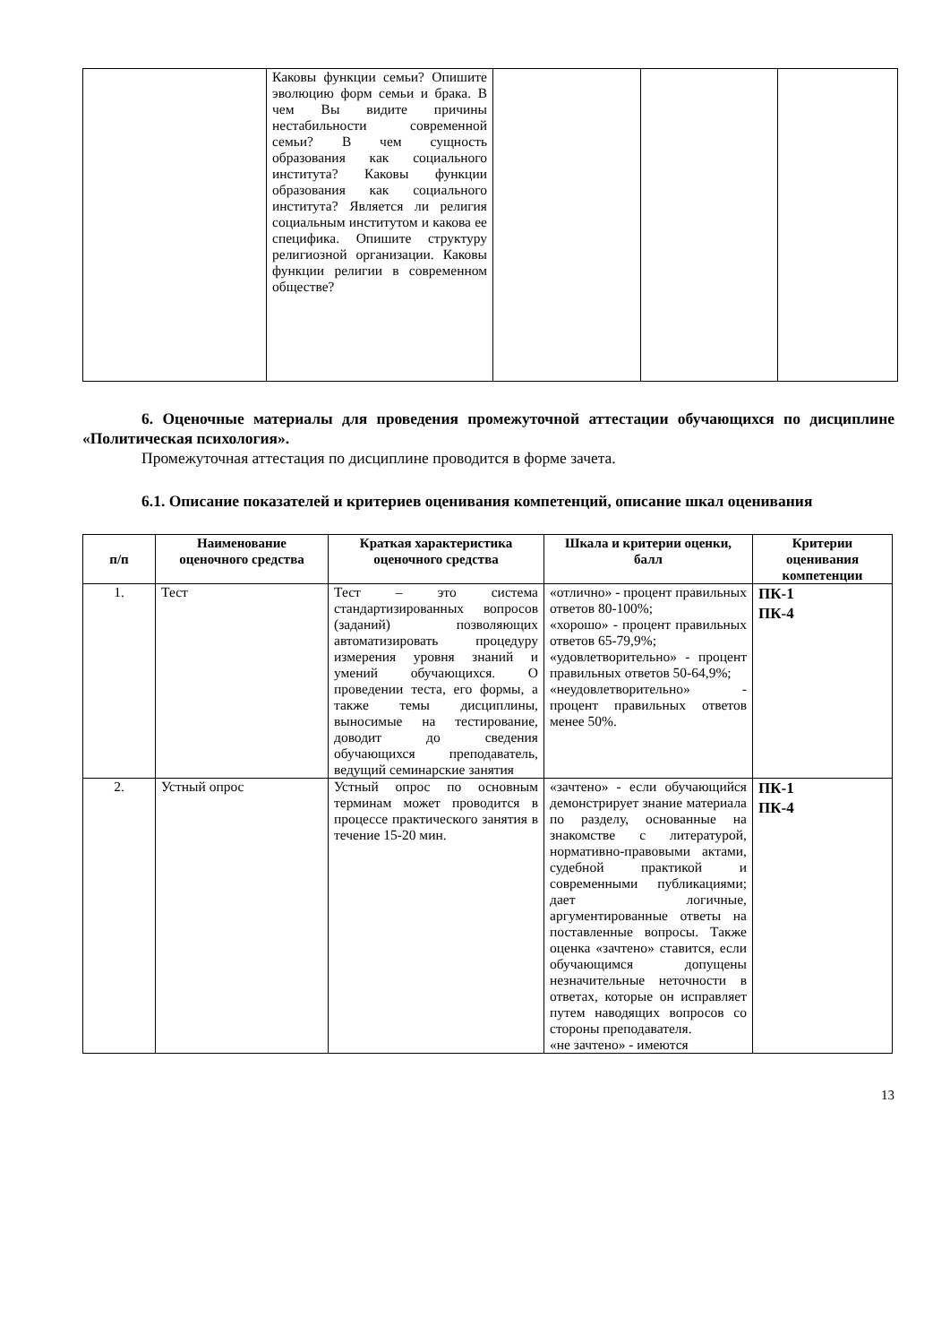| | Каковы функции семьи? Опишите эволюцию форм семьи и брака. В чем Вы видите причины нестабильности современной семьи? В чем сущность образования как социального института? Каковы функции образования как социального института? Является ли религия социальным институтом и какова ее специфика. Опишите структуру религиозной организации. Каковы функции религии в современном обществе? | | | |
6. Оценочные материалы для проведения промежуточной аттестации обучающихся по дисциплине «Политическая психология».
Промежуточная аттестация по дисциплине проводится в форме зачета.
6.1. Описание показателей и критериев оценивания компетенций, описание шкал оценивания
| п/п | Наименование оценочного средства | Краткая характеристика оценочного средства | Шкала и критерии оценки, балл | Критерии оценивания компетенции |
| --- | --- | --- | --- | --- |
| 1. | Тест | Тест – это система стандартизированных вопросов (заданий) позволяющих автоматизировать процедуру измерения уровня знаний и умений обучающихся. О проведении теста, его формы, а также темы дисциплины, выносимые на тестирование, доводит до сведения обучающихся преподаватель, ведущий семинарские занятия | «отлично» - процент правильных ответов 80-100%; «хорошо» - процент правильных ответов 65-79,9%; «удовлетворительно» - процент правильных ответов 50-64,9%; «неудовлетворительно» - процент правильных ответов менее 50%. | ПК-1 ПК-4 |
| 2. | Устный опрос | Устный опрос по основным терминам может проводится в процессе практического занятия в течение 15-20 мин. | «зачтено» - если обучающийся демонстрирует знание материала по разделу, основанные на знакомстве с литературой, нормативно-правовыми актами, судебной практикой и современными публикациями; дает логичные, аргументированные ответы на поставленные вопросы. Также оценка «зачтено» ставится, если обучающимся допущены незначительные неточности в ответах, которые он исправляет путем наводящих вопросов со стороны преподавателя. «не зачтено» - имеются | ПК-1 ПК-4 |
13